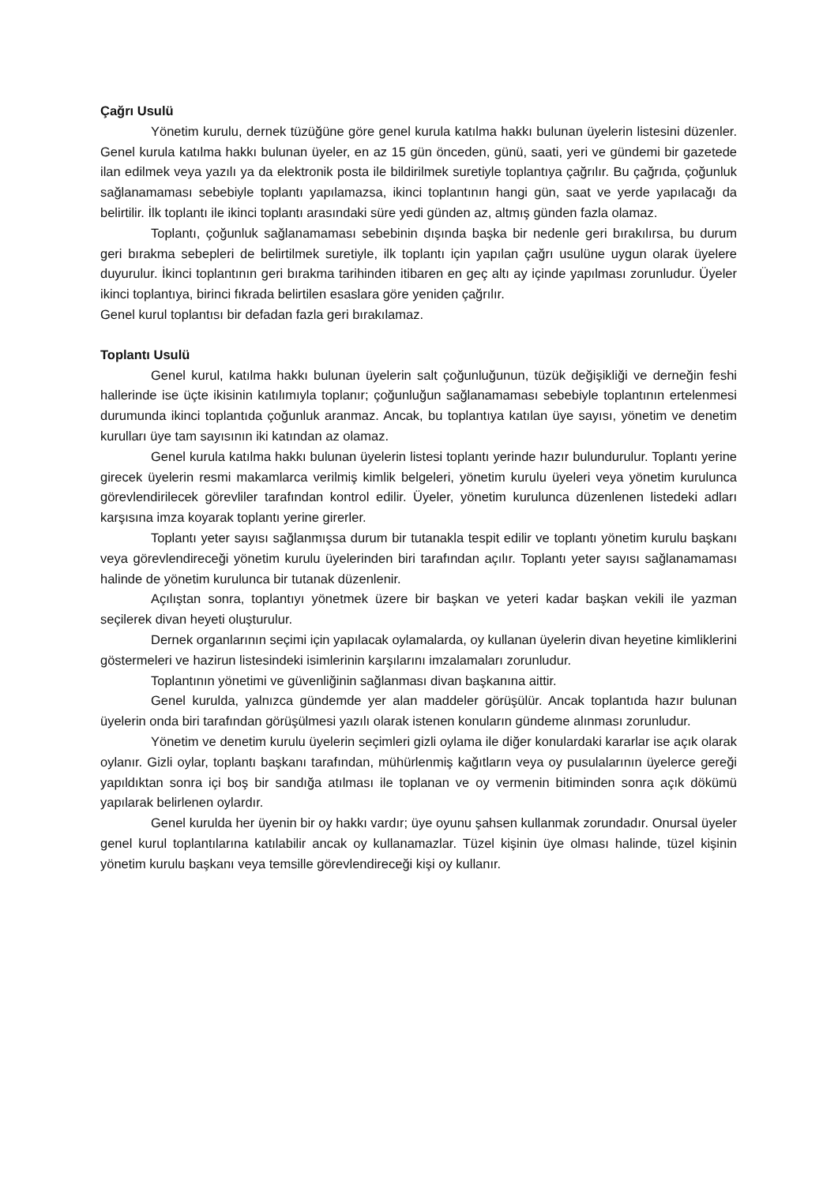Çağrı Usulü
Yönetim kurulu, dernek tüzüğüne göre genel kurula katılma hakkı bulunan üyelerin listesini düzenler. Genel kurula katılma hakkı bulunan üyeler, en az 15 gün önceden, günü, saati, yeri ve gündemi bir gazetede ilan edilmek veya yazılı ya da elektronik posta ile bildirilmek suretiyle toplantıya çağrılır. Bu çağrıda, çoğunluk sağlanamaması sebebiyle toplantı yapılamazsa, ikinci toplantının hangi gün, saat ve yerde yapılacağı da belirtilir. İlk toplantı ile ikinci toplantı arasındaki süre yedi günden az, altmış günden fazla olamaz.
Toplantı, çoğunluk sağlanamaması sebebinin dışında başka bir nedenle geri bırakılırsa, bu durum geri bırakma sebepleri de belirtilmek suretiyle, ilk toplantı için yapılan çağrı usulüne uygun olarak üyelere duyurulur. İkinci toplantının geri bırakma tarihinden itibaren en geç altı ay içinde yapılması zorunludur. Üyeler ikinci toplantıya, birinci fıkrada belirtilen esaslara göre yeniden çağrılır.
Genel kurul toplantısı bir defadan fazla geri bırakılamaz.
Toplantı Usulü
Genel kurul, katılma hakkı bulunan üyelerin salt çoğunluğunun, tüzük değişikliği ve derneğin feshi hallerinde ise üçte ikisinin katılımıyla toplanır; çoğunluğun sağlanamaması sebebiyle toplantının ertelenmesi durumunda ikinci toplantıda çoğunluk aranmaz. Ancak, bu toplantıya katılan üye sayısı, yönetim ve denetim kurulları üye tam sayısının iki katından az olamaz.
Genel kurula katılma hakkı bulunan üyelerin listesi toplantı yerinde hazır bulundurulur. Toplantı yerine girecek üyelerin resmi makamlarca verilmiş kimlik belgeleri, yönetim kurulu üyeleri veya yönetim kurulunca görevlendirilecek görevliler tarafından kontrol edilir. Üyeler, yönetim kurulunca düzenlenen listedeki adları karşısına imza koyarak toplantı yerine girerler.
Toplantı yeter sayısı sağlanmışsa durum bir tutanakla tespit edilir ve toplantı yönetim kurulu başkanı veya görevlendireceği yönetim kurulu üyelerinden biri tarafından açılır. Toplantı yeter sayısı sağlanamaması halinde de yönetim kurulunca bir tutanak düzenlenir.
Açılıştan sonra, toplantıyı yönetmek üzere bir başkan ve yeteri kadar başkan vekili ile yazman seçilerek divan heyeti oluşturulur.
Dernek organlarının seçimi için yapılacak oylamalarda, oy kullanan üyelerin divan heyetine kimliklerini göstermeleri ve hazirun listesindeki isimlerinin karşılarını imzalamaları zorunludur.
Toplantının yönetimi ve güvenliğinin sağlanması divan başkanına aittir.
Genel kurulda, yalnızca gündemde yer alan maddeler görüşülür. Ancak toplantıda hazır bulunan üyelerin onda biri tarafından görüşülmesi yazılı olarak istenen konuların gündeme alınması zorunludur.
Yönetim ve denetim kurulu üyelerin seçimleri gizli oylama ile diğer konulardaki kararlar ise açık olarak oylanır. Gizli oylar, toplantı başkanı tarafından, mühürlenmiş kağıtların veya oy pusulalarının üyelerce gereği yapıldıktan sonra içi boş bir sandığa atılması ile toplanan ve oy vermenin bitiminden sonra açık dökümü yapılarak belirlenen oylardır.
Genel kurulda her üyenin bir oy hakkı vardır; üye oyunu şahsen kullanmak zorundadır. Onursal üyeler genel kurul toplantılarına katılabilir ancak oy kullanamazlar. Tüzel kişinin üye olması halinde, tüzel kişinin yönetim kurulu başkanı veya temsille görevlendireceği kişi oy kullanır.